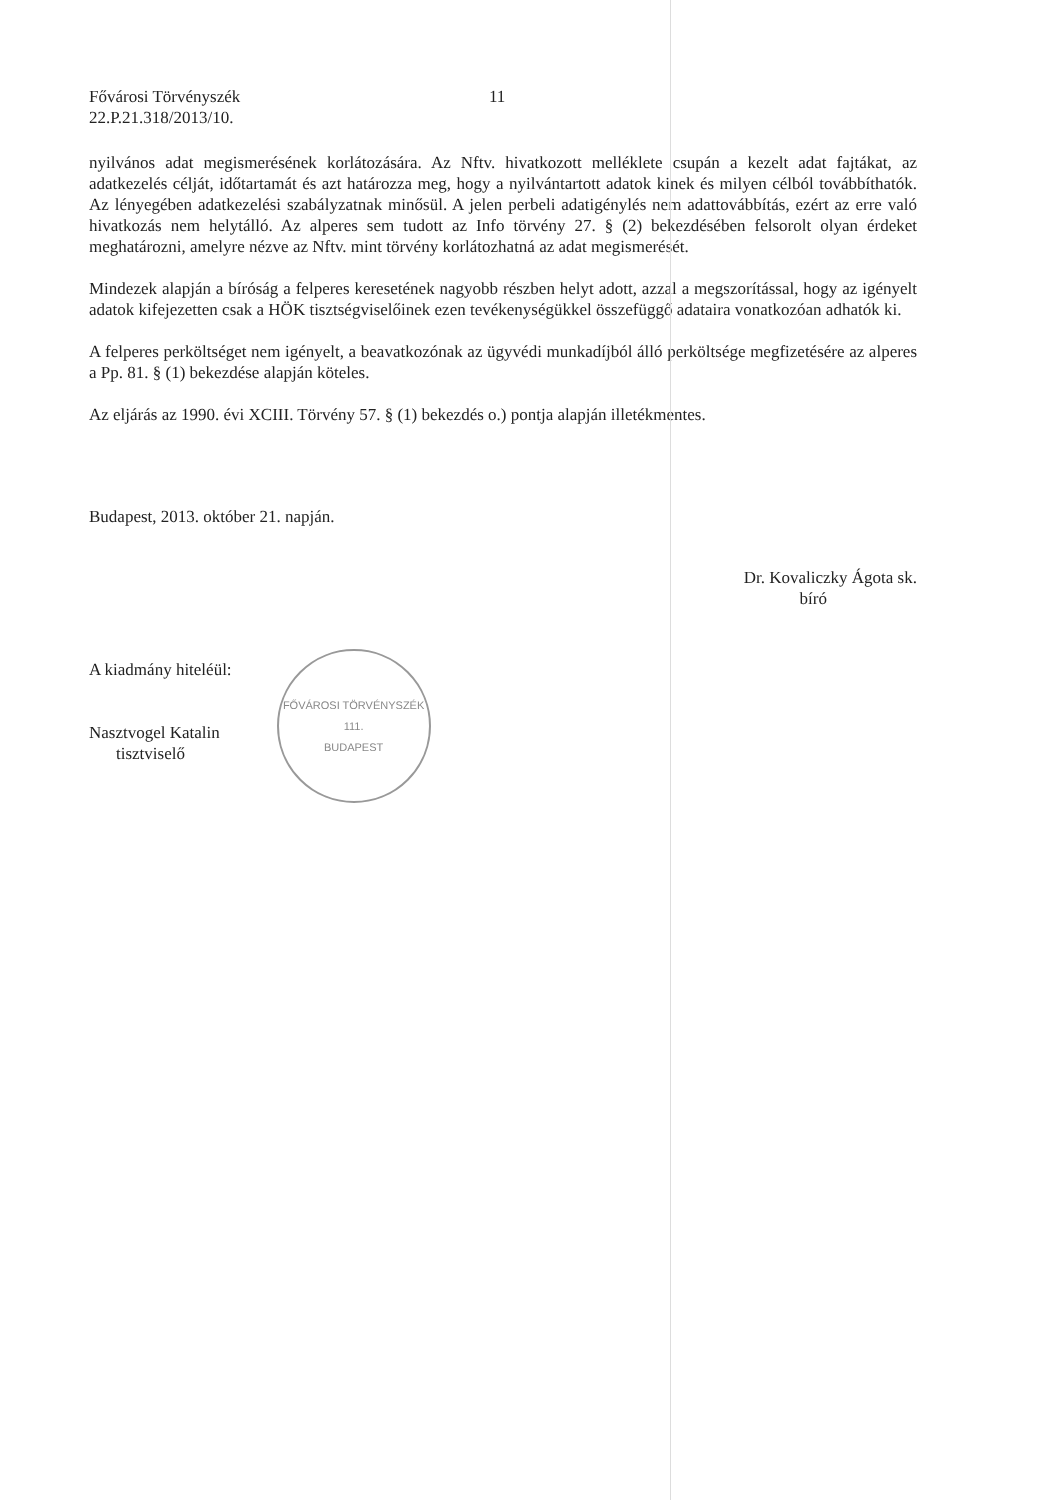Fővárosi Törvényszék
22.P.21.318/2013/10.
11
nyilvános adat megismerésének korlátozására. Az Nftv. hivatkozott melléklete csupán a kezelt adat fajtákat, az adatkezelés célját, időtartamát és azt határozza meg, hogy a nyilvántartott adatok kinek és milyen célból továbbíthatók. Az lényegében adatkezelési szabályzatnak minősül. A jelen perbeli adatigénylés nem adattovábbítás, ezért az erre való hivatkozás nem helytálló. Az alperes sem tudott az Info törvény 27. § (2) bekezdésében felsorolt olyan érdeket meghatározni, amelyre nézve az Nftv. mint törvény korlátozhatná az adat megismerését.
Mindezek alapján a bíróság a felperes keresetének nagyobb részben helyt adott, azzal a megszorítással, hogy az igényelt adatok kifejezetten csak a HÖK tisztségviselőinek ezen tevékenységükkel összefüggő adataira vonatkozóan adhatók ki.
A felperes perköltséget nem igényelt, a beavatkozónak az ügyvédi munkadíjból álló perköltsége megfizetésére az alperes a Pp. 81. § (1) bekezdése alapján köteles.
Az eljárás az 1990. évi XCIII. Törvény 57. § (1) bekezdés o.) pontja alapján illetékmentes.
Budapest, 2013. október 21. napján.
Dr. Kovaliczky Ágota sk.
bíró
A kiadmány hiteléül:
Nasztvogel Katalin
tisztviselő
FŐVÁROSI TÖRVÉNYSZÉK
111.
BUDAPEST